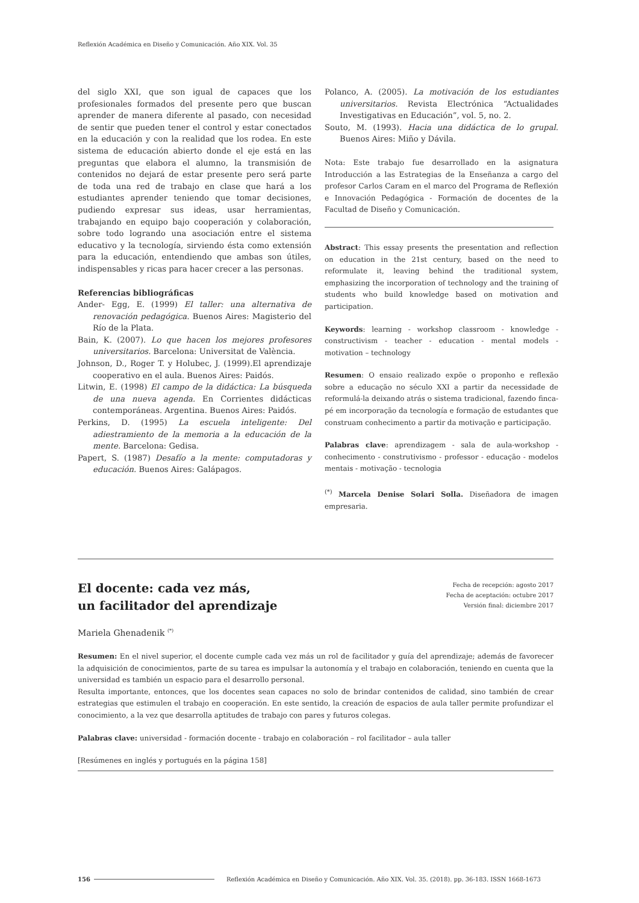Reflexión Académica en Diseño y Comunicación. Año XIX. Vol. 35
del siglo XXI, que son igual de capaces que los profesionales formados del presente pero que buscan aprender de manera diferente al pasado, con necesidad de sentir que pueden tener el control y estar conectados en la educación y con la realidad que los rodea. En este sistema de educación abierto donde el eje está en las preguntas que elabora el alumno, la transmisión de contenidos no dejará de estar presente pero será parte de toda una red de trabajo en clase que hará a los estudiantes aprender teniendo que tomar decisiones, pudiendo expresar sus ideas, usar herramientas, trabajando en equipo bajo cooperación y colaboración, sobre todo logrando una asociación entre el sistema educativo y la tecnología, sirviendo ésta como extensión para la educación, entendiendo que ambas son útiles, indispensables y ricas para hacer crecer a las personas.
Referencias bibliográficas
Ander- Egg, E. (1999) El taller: una alternativa de renovación pedagógica. Buenos Aires: Magisterio del Río de la Plata.
Bain, K. (2007). Lo que hacen los mejores profesores universitarios. Barcelona: Universitat de València.
Johnson, D., Roger T. y Holubec, J. (1999).El aprendizaje cooperativo en el aula. Buenos Aires: Paidós.
Litwin, E. (1998) El campo de la didáctica: La búsqueda de una nueva agenda. En Corrientes didácticas contemporáneas. Argentina. Buenos Aires: Paidós.
Perkins, D. (1995) La escuela inteligente: Del adiestramiento de la memoria a la educación de la mente. Barcelona: Gedisa.
Papert, S. (1987) Desafío a la mente: computadoras y educación. Buenos Aires: Galápagos.
Polanco, A. (2005). La motivación de los estudiantes universitarios. Revista Electrónica “Actualidades Investigativas en Educación”, vol. 5, no. 2.
Souto, M. (1993). Hacia una didáctica de lo grupal. Buenos Aires: Miño y Dávila.
Nota: Este trabajo fue desarrollado en la asignatura Introducción a las Estrategias de la Enseñanza a cargo del profesor Carlos Caram en el marco del Programa de Reflexión e Innovación Pedagógica - Formación de docentes de la Facultad de Diseño y Comunicación.
Abstract: This essay presents the presentation and reflection on education in the 21st century, based on the need to reformulate it, leaving behind the traditional system, emphasizing the incorporation of technology and the training of students who build knowledge based on motivation and participation.
Keywords: learning - workshop classroom - knowledge - constructivism - teacher - education - mental models - motivation – technology
Resumen: O ensaio realizado expõe o proponho e reflexão sobre a educação no século XXI a partir da necessidade de reformulá-la deixando atrás o sistema tradicional, fazendo finca-pé em incorporação da tecnología e formação de estudantes que construam conhecimento a partir da motivação e participação.
Palabras clave: aprendizagem - sala de aula-workshop - conhecimento - construtivismo - professor - educação - modelos mentais - motivação - tecnologia
<sup>(*)</sup> Marcela Denise Solari Solla. Diseñadora de imagen empresaria.
El docente: cada vez más,
un facilitador del aprendizaje
Fecha de recepción: agosto 2017
Fecha de aceptación: octubre 2017
Versión final: diciembre 2017
Mariela Ghenadenik <sup>(*)</sup>
Resumen: En el nivel superior, el docente cumple cada vez más un rol de facilitador y guía del aprendizaje; además de favorecer la adquisición de conocimientos, parte de su tarea es impulsar la autonomía y el trabajo en colaboración, teniendo en cuenta que la universidad es también un espacio para el desarrollo personal.
Resulta importante, entonces, que los docentes sean capaces no solo de brindar contenidos de calidad, sino también de crear estrategias que estimulen el trabajo en cooperación. En este sentido, la creación de espacios de aula taller permite profundizar el conocimiento, a la vez que desarrolla aptitudes de trabajo con pares y futuros colegas.
Palabras clave: universidad - formación docente - trabajo en colaboración – rol facilitador – aula taller
[Resúmenes en inglés y portugués en la página 158]
156 Reflexión Académica en Diseño y Comunicación. Año XIX. Vol. 35. (2018). pp. 36-183. ISSN 1668-1673